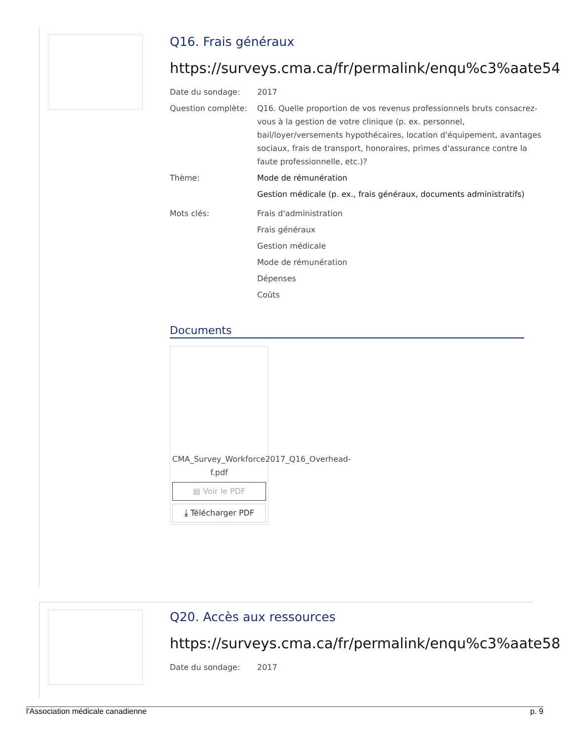Q16. Frais généraux
https://surveys.cma.ca/fr/permalink/enqu%c3%aate54
Date du sondage: 2017
Question complète: Q16. Quelle proportion de vos revenus professionnels bruts consacrez-vous à la gestion de votre clinique (p. ex. personnel, bail/loyer/versements hypothécaires, location d'équipement, avantages sociaux, frais de transport, honoraires, primes d'assurance contre la faute professionnelle, etc.)?
Thème: Mode de rémunération
Gestion médicale (p. ex., frais généraux, documents administratifs)
Mots clés: Frais d'administration
Frais généraux
Gestion médicale
Mode de rémunération
Dépenses
Coûts
Documents
CMA_Survey_Workforce2017_Q16_Overhead-f.pdf
▤ Voir le PDF
⤓ Télécharger PDF
Q20. Accès aux ressources
https://surveys.cma.ca/fr/permalink/enqu%c3%aate58
Date du sondage: 2017
l'Association médicale canadienne p. 9